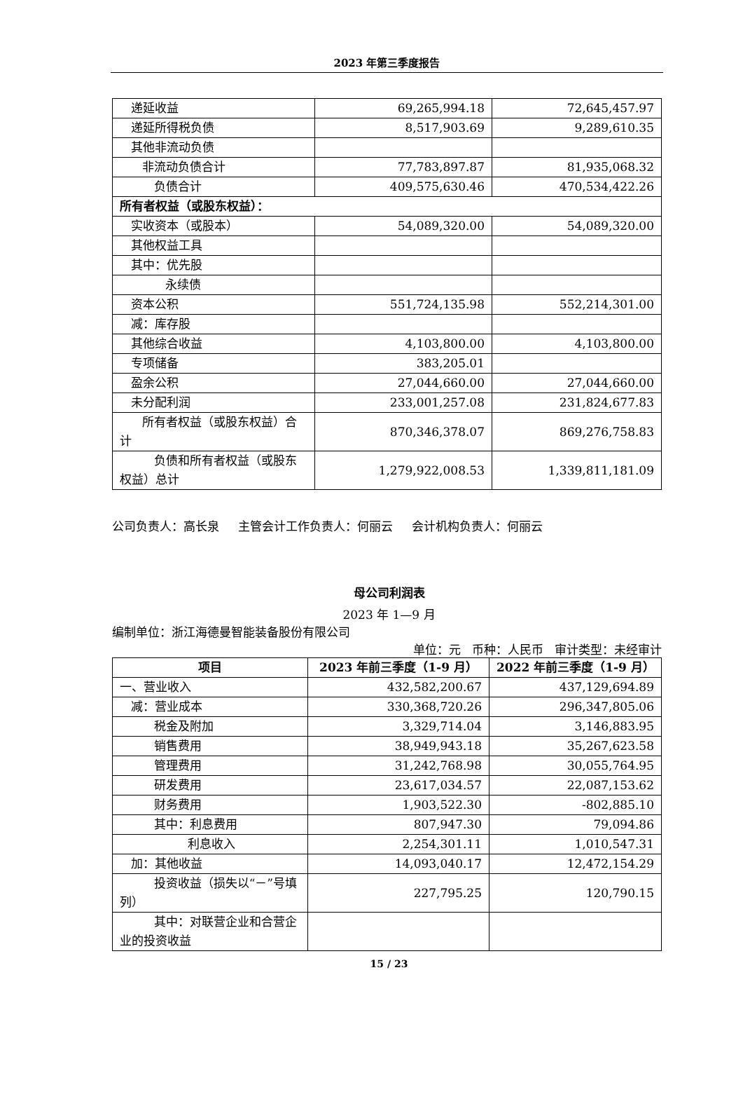2023 年第三季度报告
| 递延收益 | 69,265,994.18 | 72,645,457.97 |
| 递延所得税负债 | 8,517,903.69 | 9,289,610.35 |
| 其他非流动负债 | | |
| 非流动负债合计 | 77,783,897.87 | 81,935,068.32 |
| 负债合计 | 409,575,630.46 | 470,534,422.26 |
| 所有者权益（或股东权益）： | | |
| 实收资本（或股本） | 54,089,320.00 | 54,089,320.00 |
| 其他权益工具 | | |
| 其中：优先股 | | |
| 永续债 | | |
| 资本公积 | 551,724,135.98 | 552,214,301.00 |
| 减：库存股 | | |
| 其他综合收益 | 4,103,800.00 | 4,103,800.00 |
| 专项储备 | 383,205.01 | |
| 盈余公积 | 27,044,660.00 | 27,044,660.00 |
| 未分配利润 | 233,001,257.08 | 231,824,677.83 |
| 所有者权益（或股东权益）合计 | 870,346,378.07 | 869,276,758.83 |
| 负债和所有者权益（或股东权益）总计 | 1,279,922,008.53 | 1,339,811,181.09 |
公司负责人：高长泉 主管会计工作负责人：何丽云 会计机构负责人：何丽云
母公司利润表
2023 年 1—9 月
编制单位：浙江海德曼智能装备股份有限公司
单位：元 币种：人民币 审计类型：未经审计
| 项目 | 2023 年前三季度（1-9 月） | 2022 年前三季度（1-9 月） |
| --- | --- | --- |
| 一、营业收入 | 432,582,200.67 | 437,129,694.89 |
| 减：营业成本 | 330,368,720.26 | 296,347,805.06 |
| 税金及附加 | 3,329,714.04 | 3,146,883.95 |
| 销售费用 | 38,949,943.18 | 35,267,623.58 |
| 管理费用 | 31,242,768.98 | 30,055,764.95 |
| 研发费用 | 23,617,034.57 | 22,087,153.62 |
| 财务费用 | 1,903,522.30 | -802,885.10 |
| 其中：利息费用 | 807,947.30 | 79,094.86 |
| 利息收入 | 2,254,301.11 | 1,010,547.31 |
| 加：其他收益 | 14,093,040.17 | 12,472,154.29 |
| 投资收益（损失以“－”号填列） | 227,795.25 | 120,790.15 |
| 其中：对联营企业和合营企业的投资收益 | | |
15 / 23